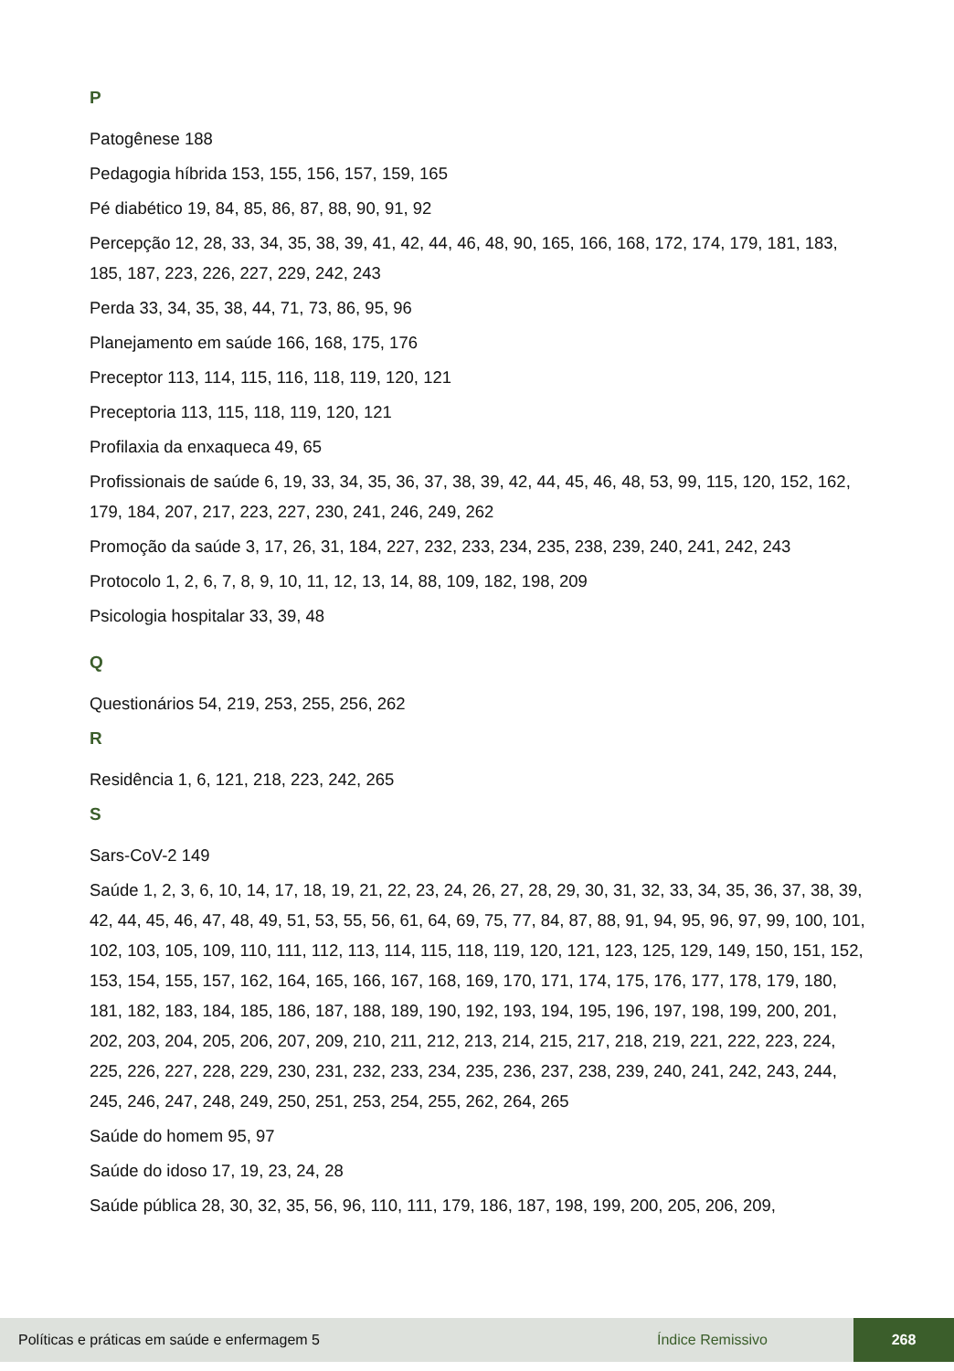P
Patogênese 188
Pedagogia híbrida 153, 155, 156, 157, 159, 165
Pé diabético 19, 84, 85, 86, 87, 88, 90, 91, 92
Percepção 12, 28, 33, 34, 35, 38, 39, 41, 42, 44, 46, 48, 90, 165, 166, 168, 172, 174, 179, 181, 183, 185, 187, 223, 226, 227, 229, 242, 243
Perda 33, 34, 35, 38, 44, 71, 73, 86, 95, 96
Planejamento em saúde 166, 168, 175, 176
Preceptor 113, 114, 115, 116, 118, 119, 120, 121
Preceptoria 113, 115, 118, 119, 120, 121
Profilaxia da enxaqueca 49, 65
Profissionais de saúde 6, 19, 33, 34, 35, 36, 37, 38, 39, 42, 44, 45, 46, 48, 53, 99, 115, 120, 152, 162, 179, 184, 207, 217, 223, 227, 230, 241, 246, 249, 262
Promoção da saúde 3, 17, 26, 31, 184, 227, 232, 233, 234, 235, 238, 239, 240, 241, 242, 243
Protocolo 1, 2, 6, 7, 8, 9, 10, 11, 12, 13, 14, 88, 109, 182, 198, 209
Psicologia hospitalar 33, 39, 48
Q
Questionários 54, 219, 253, 255, 256, 262
R
Residência 1, 6, 121, 218, 223, 242, 265
S
Sars-CoV-2 149
Saúde 1, 2, 3, 6, 10, 14, 17, 18, 19, 21, 22, 23, 24, 26, 27, 28, 29, 30, 31, 32, 33, 34, 35, 36, 37, 38, 39, 42, 44, 45, 46, 47, 48, 49, 51, 53, 55, 56, 61, 64, 69, 75, 77, 84, 87, 88, 91, 94, 95, 96, 97, 99, 100, 101, 102, 103, 105, 109, 110, 111, 112, 113, 114, 115, 118, 119, 120, 121, 123, 125, 129, 149, 150, 151, 152, 153, 154, 155, 157, 162, 164, 165, 166, 167, 168, 169, 170, 171, 174, 175, 176, 177, 178, 179, 180, 181, 182, 183, 184, 185, 186, 187, 188, 189, 190, 192, 193, 194, 195, 196, 197, 198, 199, 200, 201, 202, 203, 204, 205, 206, 207, 209, 210, 211, 212, 213, 214, 215, 217, 218, 219, 221, 222, 223, 224, 225, 226, 227, 228, 229, 230, 231, 232, 233, 234, 235, 236, 237, 238, 239, 240, 241, 242, 243, 244, 245, 246, 247, 248, 249, 250, 251, 253, 254, 255, 262, 264, 265
Saúde do homem 95, 97
Saúde do idoso 17, 19, 23, 24, 28
Saúde pública 28, 30, 32, 35, 56, 96, 110, 111, 179, 186, 187, 198, 199, 200, 205, 206, 209,
Políticas e práticas em saúde e enfermagem 5 Índice Remissivo 268